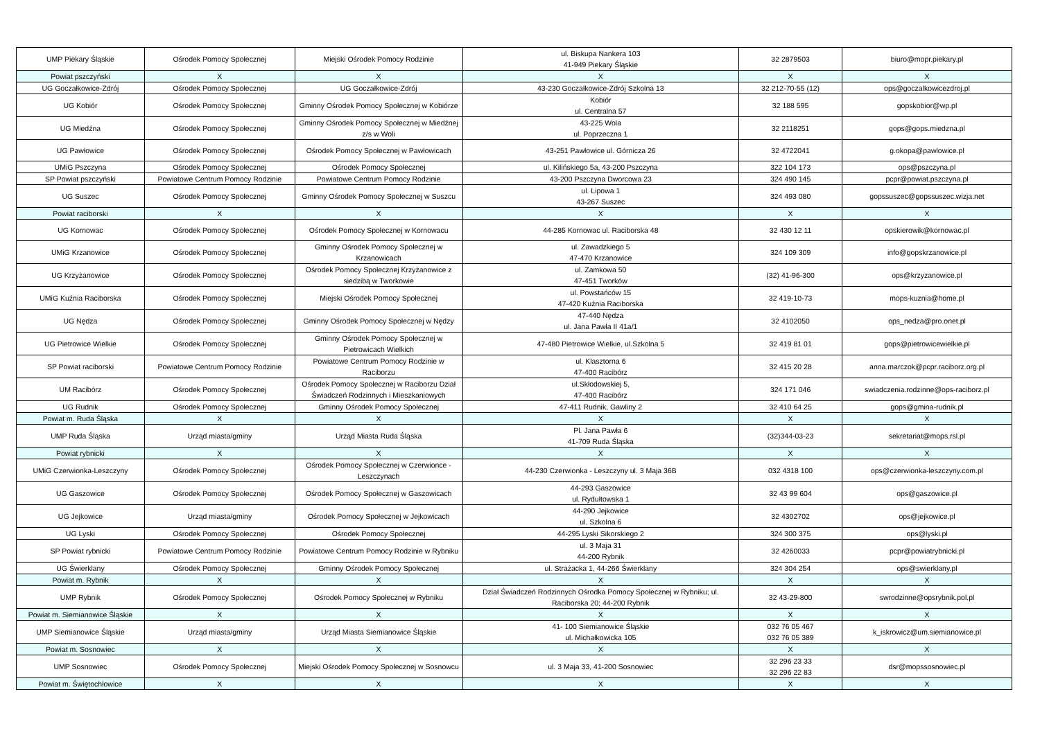| UMP Piekary Śląskie | Ośrodek Pomocy Społecznej | Miejski Ośrodek Pomocy Rodzinie | ul. Biskupa Nankera 103 41-949 Piekary Śląskie | 32 2879503 | biuro@mopr.piekary.pl |
| Powiat pszczyński | X | X | X | X | X |
| UG Goczałkowice-Zdrój | Ośrodek Pomocy Społecznej | UG Goczałkowice-Zdrój | 43-230 Goczałkowice-Zdrój Szkolna 13 | 32 212-70-55 (12) | ops@goczalkowicezdroj.pl |
| UG Kobiór | Ośrodek Pomocy Społecznej | Gminny Ośrodek Pomocy Społecznej w Kobiórze | Kobiór ul. Centralna 57 | 32 188 595 | gopskobior@wp.pl |
| UG Miedźna | Ośrodek Pomocy Społecznej | Gminny Ośrodek Pomocy Społecznej w Miedźnej z/s w Woli | 43-225 Wola ul. Poprzeczna 1 | 32 2118251 | gops@gops.miedzna.pl |
| UG Pawłowice | Ośrodek Pomocy Społecznej | Ośrodek Pomocy Społecznej w Pawłowicach | 43-251 Pawłowice ul. Górnicza 26 | 32 4722041 | g.okopa@pawlowice.pl |
| UMiG Pszczyna | Ośrodek Pomocy Społecznej | Ośrodek Pomocy Społecznej | ul. Kilińskiego 5a, 43-200 Pszczyna | 322 104 173 | ops@pszczyna.pl |
| SP Powiat pszczyński | Powiatowe Centrum Pomocy Rodzinie | Powiatowe Centrum Pomocy Rodzinie | 43-200 Pszczyna Dworcowa 23 | 324 490 145 | pcpr@powiat.pszczyna.pl |
| UG Suszec | Ośrodek Pomocy Społecznej | Gminny Ośrodek Pomocy Społecznej w Suszcu | ul. Lipowa 1 43-267 Suszec | 324 493 080 | gopssuszec@gopssuszec.wizja.net |
| Powiat raciborski | X | X | X | X | X |
| UG Kornowac | Ośrodek Pomocy Społecznej | Ośrodek Pomocy Społecznej w Kornowacu | 44-285 Kornowac ul. Raciborska 48 | 32 430 12 11 | opskierowik@kornowac.pl |
| UMiG Krzanowice | Ośrodek Pomocy Społecznej | Gminny Ośrodek Pomocy Społecznej w Krzanowicach | ul. Zawadzkiego 5 47-470 Krzanowice | 324 109 309 | info@gopskrzanowice.pl |
| UG Krzyżanowice | Ośrodek Pomocy Społecznej | Ośrodek Pomocy Społecznej Krzyżanowice z siedzibą w Tworkowie | ul. Zamkowa 50 47-451 Tworków | (32) 41-96-300 | ops@krzyzanowice.pl |
| UMiG Kuźnia Raciborska | Ośrodek Pomocy Społecznej | Miejski Ośrodek Pomocy Społecznej | ul. Powstańców 15 47-420 Kuźnia Raciborska | 32 419-10-73 | mops-kuznia@home.pl |
| UG Nędza | Ośrodek Pomocy Społecznej | Gminny Ośrodek Pomocy Społecznej w Nędzy | 47-440 Nędza ul. Jana Pawła II 41a/1 | 32 4102050 | ops_nedza@pro.onet.pl |
| UG Pietrowice Wielkie | Ośrodek Pomocy Społecznej | Gminny Ośrodek Pomocy Społecznej w Pietrowicach Wielkich | 47-480 Pietrowice Wielkie, ul.Szkolna 5 | 32 419 81 01 | gops@pietrowicewielkie.pl |
| SP Powiat raciborski | Powiatowe Centrum Pomocy Rodzinie | Powiatowe Centrum Pomocy Rodzinie w Raciborzu | ul. Klasztorna 6 47-400 Racibórz | 32 415 20 28 | anna.marczok@pcpr.raciborz.org.pl |
| UM Racibórz | Ośrodek Pomocy Społecznej | Ośrodek Pomocy Społecznej w Raciborzu Dział Świadczeń Rodzinnych i Mieszkaniowych | ul.Skłodowskiej 5, 47-400 Racibórz | 324 171 046 | swiadczenia.rodzinne@ops-raciborz.pl |
| UG Rudnik | Ośrodek Pomocy Społecznej | Gminny Ośrodek Pomocy Społecznej | 47-411 Rudnik, Gawliny 2 | 32 410 64 25 | gops@gmina-rudnik.pl |
| Powiat m. Ruda Śląska | X | X | X | X | X |
| UMP Ruda Śląska | Urząd miasta/gminy | Urząd Miasta Ruda Śląska | Pl. Jana Pawła 6 41-709 Ruda Śląska | (32)344-03-23 | sekretariat@mops.rsl.pl |
| Powiat rybnicki | X | X | X | X | X |
| UMiG Czerwionka-Leszczyny | Ośrodek Pomocy Społecznej | Ośrodek Pomocy Społecznej w Czerwionce - Leszczynach | 44-230 Czerwionka - Leszczyny ul. 3 Maja 36B | 032 4318 100 | ops@czerwionka-leszczyny.com.pl |
| UG Gaszowice | Ośrodek Pomocy Społecznej | Ośrodek Pomocy Społecznej w Gaszowicach | 44-293 Gaszowice ul. Rydułtowska 1 | 32 43 99 604 | ops@gaszowice.pl |
| UG Jejkowice | Urząd miasta/gminy | Ośrodek Pomocy Społecznej w Jejkowicach | 44-290 Jejkowice ul. Szkolna 6 | 32 4302702 | ops@jejkowice.pl |
| UG Lyski | Ośrodek Pomocy Społecznej | Ośrodek Pomocy Społecznej | 44-295 Lyski Sikorskiego 2 | 324 300 375 | ops@lyski.pl |
| SP Powiat rybnicki | Powiatowe Centrum Pomocy Rodzinie | Powiatowe Centrum Pomocy Rodzinie w Rybniku | ul. 3 Maja 31 44-200 Rybnik | 32 4260033 | pcpr@powiatrybnicki.pl |
| UG Świerklany | Ośrodek Pomocy Społecznej | Gminny Ośrodek Pomocy Społecznej | ul. Strażacka 1, 44-266 Świerklany | 324 304 254 | ops@swierklany.pl |
| Powiat m. Rybnik | X | X | X | X | X |
| UMP Rybnik | Ośrodek Pomocy Społecznej | Ośrodek Pomocy Społecznej w Rybniku | Dział Świadczeń Rodzinnych Ośrodka Pomocy Społecznej w Rybniku; ul. Raciborska 20; 44-200 Rybnik | 32 43-29-800 | swrodzinne@opsrybnik.pol.pl |
| Powiat m. Siemianowice Śląskie | X | X | X | X | X |
| UMP Siemianowice Śląskie | Urząd miasta/gminy | Urząd Miasta Siemianowice Śląskie | 41- 100 Siemianowice Śląskie ul. Michałkowicka 105 | 032 76 05 467 032 76 05 389 | k_iskrowicz@um.siemianowice.pl |
| Powiat m. Sosnowiec | X | X | X | X | X |
| UMP Sosnowiec | Ośrodek Pomocy Społecznej | Miejski Ośrodek Pomocy Społecznej w Sosnowcu | ul. 3 Maja 33, 41-200 Sosnowiec | 32 296 23 33 32 296 22 83 | dsr@mopssosnowiec.pl |
| Powiat m. Świętochłowice | X | X | X | X | X |